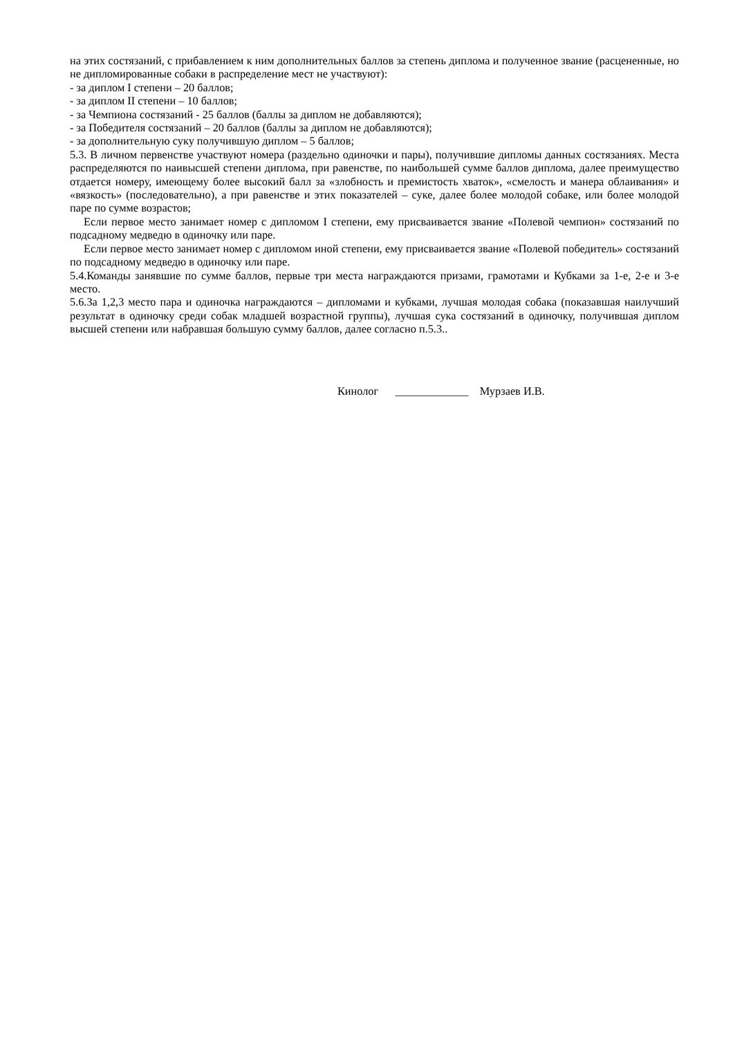на этих состязаний, с прибавлением к ним дополнительных баллов за степень диплома и полученное звание (расцененные, но не дипломированные собаки в распределение мест не участвуют):
- за диплом I степени – 20 баллов;
- за диплом II степени – 10 баллов;
- за Чемпиона состязаний - 25 баллов (баллы за диплом не добавляются);
- за Победителя состязаний – 20 баллов (баллы за диплом не добавляются);
- за дополнительную суку получившую диплом – 5 баллов;
5.3. В личном первенстве участвуют номера (раздельно одиночки и пары), получившие дипломы данных состязаниях. Места распределяются по наивысшей степени диплома, при равенстве, по наибольшей сумме баллов диплома, далее преимущество отдается номеру, имеющему более высокий балл за «злобность и премистость хваток», «смелость и манера облаивания» и «вязкость» (последовательно), а при равенстве и этих показателей – суке, далее более молодой собаке, или более молодой паре по сумме возрастов;
Если первое место занимает номер с дипломом I степени, ему присваивается звание «Полевой чемпион» состязаний по подсадному медведю в одиночку или паре.
Если первое место занимает номер с дипломом иной степени, ему присваивается звание «Полевой победитель» состязаний по подсадному медведю в одиночку или паре.
5.4.Команды занявшие по сумме баллов, первые три места награждаются призами, грамотами и Кубками за 1-е, 2-е и 3-е место.
5.6.За 1,2,3 место пара и одиночка награждаются – дипломами и кубками, лучшая молодая собака (показавшая наилучший результат в одиночку среди собак младшей возрастной группы), лучшая сука состязаний в одиночку, получившая диплом высшей степени или набравшая большую сумму баллов, далее согласно п.5.3..
Кинолог _____________ Мурзаев И.В.